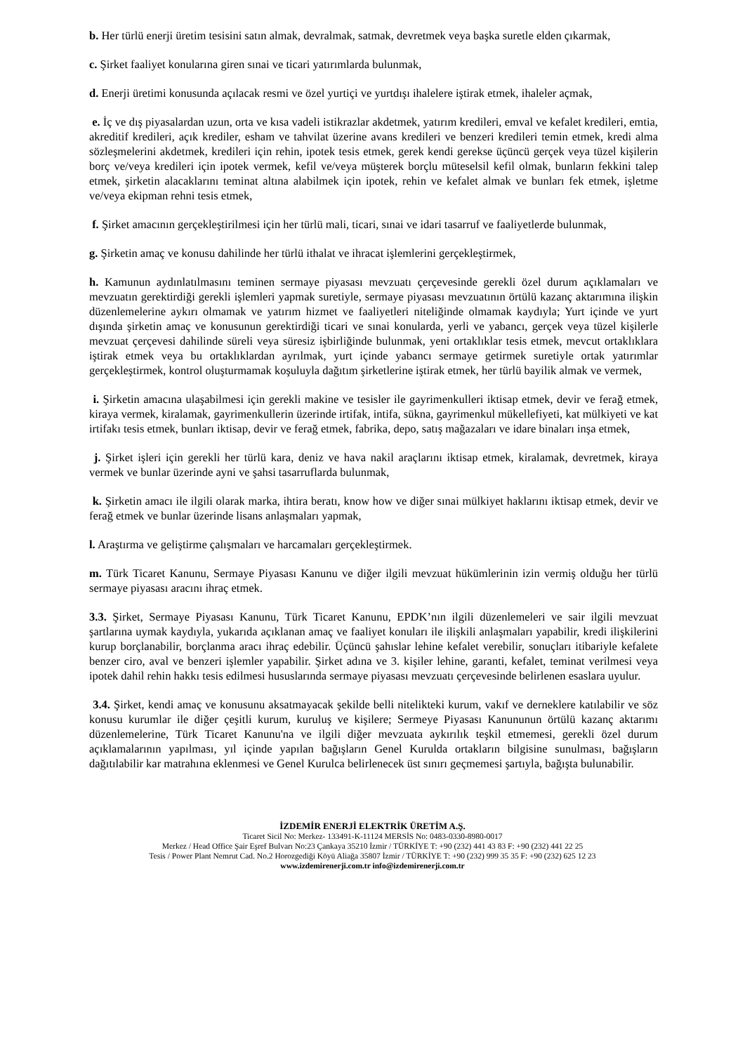b. Her türlü enerji üretim tesisini satın almak, devralmak, satmak, devretmek veya başka suretle elden çıkarmak,
c. Şirket faaliyet konularına giren sınai ve ticari yatırımlarda bulunmak,
d. Enerji üretimi konusunda açılacak resmi ve özel yurtiçi ve yurtdışı ihalelere iştirak etmek, ihaleler açmak,
e. İç ve dış piyasalardan uzun, orta ve kısa vadeli istikrazlar akdetmek, yatırım kredileri, emval ve kefalet kredileri, emtia, akreditif kredileri, açık krediler, esham ve tahvilat üzerine avans kredileri ve benzeri kredileri temin etmek, kredi alma sözleşmelerini akdetmek, kredileri için rehin, ipotek tesis etmek, gerek kendi gerekse üçüncü gerçek veya tüzel kişilerin borç ve/veya kredileri için ipotek vermek, kefil ve/veya müşterek borçlu müteselsil kefil olmak, bunların fekkini talep etmek, şirketin alacaklarını teminat altına alabilmek için ipotek, rehin ve kefalet almak ve bunları fek etmek, işletme ve/veya ekipman rehni tesis etmek,
f. Şirket amacının gerçekleştirilmesi için her türlü mali, ticari, sınai ve idari tasarruf ve faaliyetlerde bulunmak,
g. Şirketin amaç ve konusu dahilinde her türlü ithalat ve ihracat işlemlerini gerçekleştirmek,
h. Kamunun aydınlatılmasını teminen sermaye piyasası mevzuatı çerçevesinde gerekli özel durum açıklamaları ve mevzuatın gerektirdiği gerekli işlemleri yapmak suretiyle, sermaye piyasası mevzuatının örtülü kazanç aktarımına ilişkin düzenlemelerine aykırı olmamak ve yatırım hizmet ve faaliyetleri niteliğinde olmamak kaydıyla; Yurt içinde ve yurt dışında şirketin amaç ve konusunun gerektirdiği ticari ve sınai konularda, yerli ve yabancı, gerçek veya tüzel kişilerle mevzuat çerçevesi dahilinde süreli veya süresiz işbirliğinde bulunmak, yeni ortaklıklar tesis etmek, mevcut ortaklıklara iştirak etmek veya bu ortaklıklardan ayrılmak, yurt içinde yabancı sermaye getirmek suretiyle ortak yatırımlar gerçekleştirmek, kontrol oluşturmamak koşuluyla dağıtım şirketlerine iştirak etmek, her türlü bayilik almak ve vermek,
i. Şirketin amacına ulaşabilmesi için gerekli makine ve tesisler ile gayrimenkulleri iktisap etmek, devir ve ferağ etmek, kiraya vermek, kiralamak, gayrimenkullerin üzerinde irtifak, intifa, sükna, gayrimenkul mükellefiyeti, kat mülkiyeti ve kat irtifakı tesis etmek, bunları iktisap, devir ve ferağ etmek, fabrika, depo, satış mağazaları ve idare binaları inşa etmek,
j. Şirket işleri için gerekli her türlü kara, deniz ve hava nakil araçlarını iktisap etmek, kiralamak, devretmek, kiraya vermek ve bunlar üzerinde ayni ve şahsi tasarruflarda bulunmak,
k. Şirketin amacı ile ilgili olarak marka, ihtira beratı, know how ve diğer sınai mülkiyet haklarını iktisap etmek, devir ve ferağ etmek ve bunlar üzerinde lisans anlaşmaları yapmak,
l. Araştırma ve geliştirme çalışmaları ve harcamaları gerçekleştirmek.
m. Türk Ticaret Kanunu, Sermaye Piyasası Kanunu ve diğer ilgili mevzuat hükümlerinin izin vermiş olduğu her türlü sermaye piyasası aracını ihraç etmek.
3.3. Şirket, Sermaye Piyasası Kanunu, Türk Ticaret Kanunu, EPDK’nın ilgili düzenlemeleri ve sair ilgili mevzuat şartlarına uymak kaydıyla, yukarıda açıklanan amaç ve faaliyet konuları ile ilişkili anlaşmaları yapabilir, kredi ilişkilerini kurup borçlanabilir, borçlanma aracı ihraç edebilir. Üçüncü şahıslar lehine kefalet verebilir, sonuçları itibariyle kefalete benzer ciro, aval ve benzeri işlemler yapabilir. Şirket adına ve 3. kişiler lehine, garanti, kefalet, teminat verilmesi veya ipotek dahil rehin hakkı tesis edilmesi hususlarında sermaye piyasası mevzuatı çerçevesinde belirlenen esaslara uyulur.
3.4. Şirket, kendi amaç ve konusunu aksatmayacak şekilde belli nitelikteki kurum, vakıf ve derneklere katılabilir ve söz konusu kurumlar ile diğer çeşitli kurum, kuruluş ve kişilere; Sermeye Piyasası Kanununun örtülü kazanç aktarımı düzenlemelerine, Türk Ticaret Kanunu'na ve ilgili diğer mevzuata aykırılık teşkil etmemesi, gerekli özel durum açıklamalarının yapılması, yıl içinde yapılan bağışların Genel Kurulda ortakların bilgisine sunulması, bağışların dağıtılabilir kar matrahına eklenmesi ve Genel Kurulca belirlenecek üst sınırı geçmemesi şartıyla, bağışta bulunabilir.
İZDEMİR ENERJİ ELEKTRİK ÜRETİM A.Ş.
Ticaret Sicil No: Merkez- 133491-K-11124 MERSİS No: 0483-0330-8980-0017
Merkez / Head Office Şair Eşref Bulvarı No:23 Çankaya 35210 İzmir / TÜRKİYE T: +90 (232) 441 43 83 F: +90 (232) 441 22 25
Tesis / Power Plant Nemrut Cad. No.2 Horozgediği Köyü Aliağa 35807 İzmir / TÜRKİYE T: +90 (232) 999 35 35 F: +90 (232) 625 12 23
www.izdemirenerji.com.tr info@izdemirenerji.com.tr